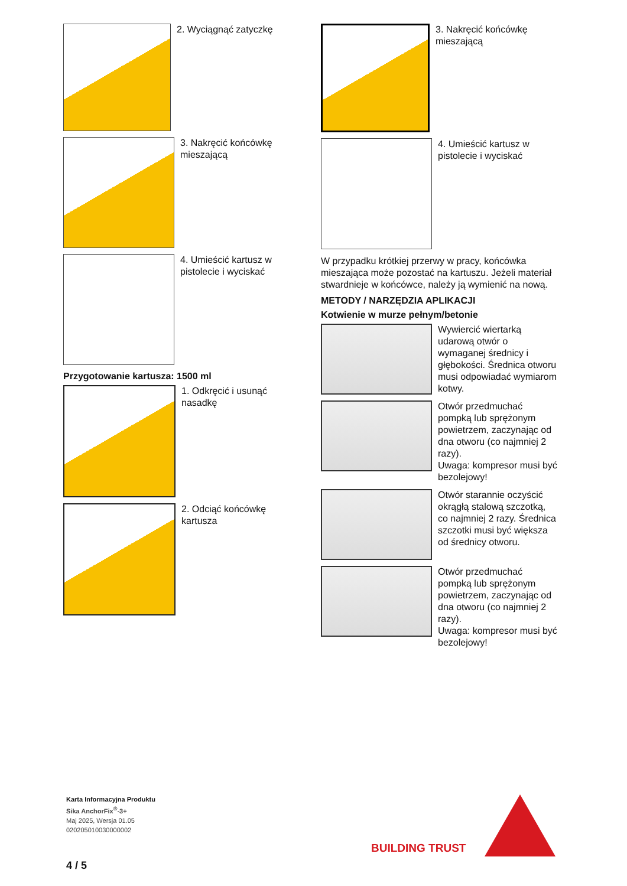2. Wyciągnąć zatyczkę
3. Nakręcić końcówkę mieszającą
4. Umieścić kartusz w pistolecie i wyciskać
Przygotowanie kartusza: 1500 ml
1. Odkręcić i usunąć nasadkę
2. Odciąć końcówkę kartusza
3. Nakręcić końcówkę mieszającą
4. Umieścić kartusz w pistolecie i wyciskać
W przypadku krótkiej przerwy w pracy, końcówka mieszająca może pozostać na kartuszu. Jeżeli materiał stwardnieje w końcówce, należy ją wymienić na nową.
METODY / NARZĘDZIA APLIKACJI
Kotwienie w murze pełnym/betonie
Wywiercić wiertarką udarową otwór o wymaganej średnicy i głębokości. Średnica otworu musi odpowiadać wymiarom kotwy.
Otwór przedmuchać pompką lub sprężonym powietrzem, zaczynając od dna otworu (co najmniej 2 razy).
Uwaga: kompresor musi być bezolejowy!
Otwór starannie oczyścić okrągłą stalową szczotką, co najmniej 2 razy. Średnica szczotki musi być większa od średnicy otworu.
Otwór przedmuchać pompką lub sprężonym powietrzem, zaczynając od dna otworu (co najmniej 2 razy).
Uwaga: kompresor musi być bezolejowy!
Karta Informacyjna Produktu
Sika AnchorFix<sup>®</sup>-3+
Maj 2025, Wersja 01.05
020205010030000002
4 / 5
BUILDING TRUST